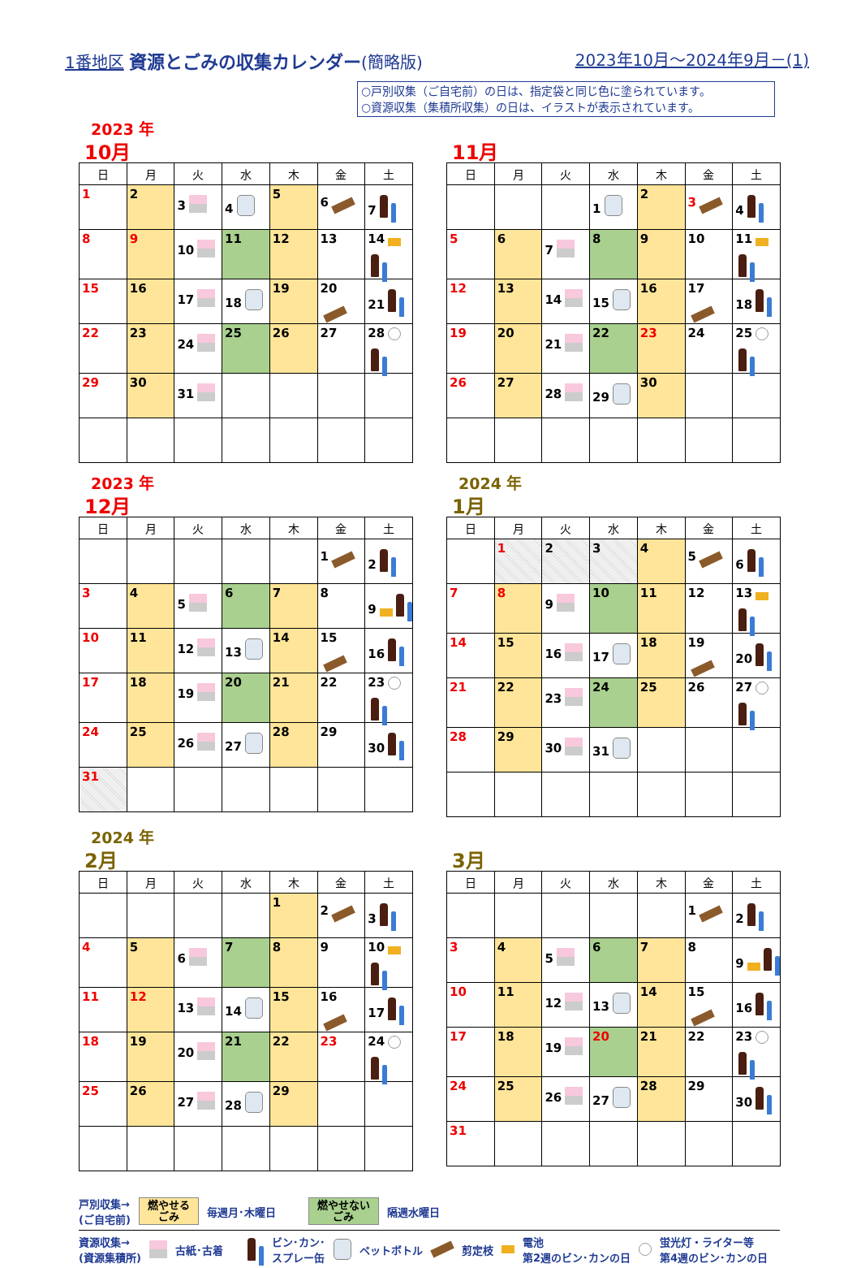1番地区 資源とごみの収集カレンダー(簡略版)
2023年10月～2024年9月－(1)
○戸別収集（ご自宅前）の日は、指定袋と同じ色に塗られています。
○資源収集（集積所収集）の日は、イラストが表示されています。
2023 年
10月
| 日 | 月 | 火 | 水 | 木 | 金 | 土 |
| --- | --- | --- | --- | --- | --- | --- |
| 1 | 2 | 3 | 4 | 5 | 6 | 7 |
| 8 | 9 | 10 | 11 | 12 | 13 | 14 |
| 15 | 16 | 17 | 18 | 19 | 20 | 21 |
| 22 | 23 | 24 | 25 | 26 | 27 | 28 |
| 29 | 30 | 31 | | | | |
11月
| 日 | 月 | 火 | 水 | 木 | 金 | 土 |
| --- | --- | --- | --- | --- | --- | --- |
| | | | 1 | 2 | 3 | 4 |
| 5 | 6 | 7 | 8 | 9 | 10 | 11 |
| 12 | 13 | 14 | 15 | 16 | 17 | 18 |
| 19 | 20 | 21 | 22 | 23 | 24 | 25 |
| 26 | 27 | 28 | 29 | 30 | | |
2023 年
12月
| 日 | 月 | 火 | 水 | 木 | 金 | 土 |
| --- | --- | --- | --- | --- | --- | --- |
| | | | | | 1 | 2 |
| 3 | 4 | 5 | 6 | 7 | 8 | 9 |
| 10 | 11 | 12 | 13 | 14 | 15 | 16 |
| 17 | 18 | 19 | 20 | 21 | 22 | 23 |
| 24 | 25 | 26 | 27 | 28 | 29 | 30 |
| 31 | | | | | | |
2024 年
1月
| 日 | 月 | 火 | 水 | 木 | 金 | 土 |
| --- | --- | --- | --- | --- | --- | --- |
| | 1 | 2 | 3 | 4 | 5 | 6 |
| 7 | 8 | 9 | 10 | 11 | 12 | 13 |
| 14 | 15 | 16 | 17 | 18 | 19 | 20 |
| 21 | 22 | 23 | 24 | 25 | 26 | 27 |
| 28 | 29 | 30 | 31 | | | |
2024 年
2月
| 日 | 月 | 火 | 水 | 木 | 金 | 土 |
| --- | --- | --- | --- | --- | --- | --- |
| | | | | 1 | 2 | 3 |
| 4 | 5 | 6 | 7 | 8 | 9 | 10 |
| 11 | 12 | 13 | 14 | 15 | 16 | 17 |
| 18 | 19 | 20 | 21 | 22 | 23 | 24 |
| 25 | 26 | 27 | 28 | 29 | | |
3月
| 日 | 月 | 火 | 水 | 木 | 金 | 土 |
| --- | --- | --- | --- | --- | --- | --- |
| | | | | | 1 | 2 |
| 3 | 4 | 5 | 6 | 7 | 8 | 9 |
| 10 | 11 | 12 | 13 | 14 | 15 | 16 |
| 17 | 18 | 19 | 20 | 21 | 22 | 23 |
| 24 | 25 | 26 | 27 | 28 | 29 | 30 |
| 31 | | | | | | |
戸別収集→
(ご自宅前) 燃やせる
ごみ 毎週月･木曜日 燃やせない
ごみ 隔週水曜日
資源収集→
(資源集積所) 古紙･古着 ビン･カン･
スプレー缶 ペットボトル 剪定枝 電池
第2週のビン･カンの日 蛍光灯・ライター等
第4週のビン･カンの日